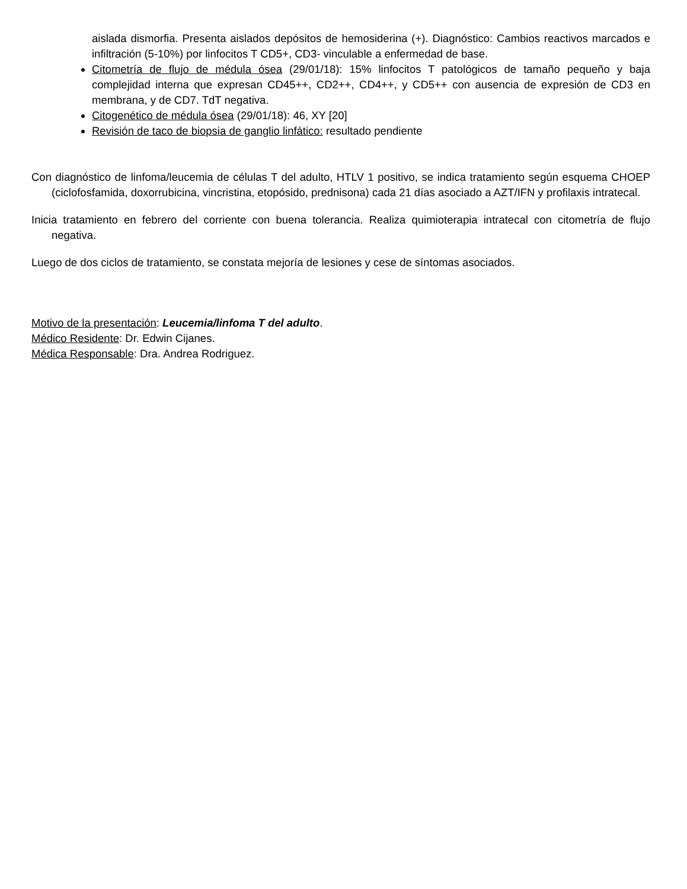aislada dismorfia. Presenta aislados depósitos de hemosiderina (+). Diagnóstico: Cambios reactivos marcados e infiltración (5-10%) por linfocitos T CD5+, CD3- vinculable a enfermedad de base.
Citometría de flujo de médula ósea (29/01/18): 15% linfocitos T patológicos de tamaño pequeño y baja complejidad interna que expresan CD45++, CD2++, CD4++, y CD5++ con ausencia de expresión de CD3 en membrana, y de CD7. TdT negativa.
Citogenético de médula ósea (29/01/18): 46, XY [20]
Revisión de taco de biopsia de ganglio linfático: resultado pendiente
Con diagnóstico de linfoma/leucemia de células T del adulto, HTLV 1 positivo, se indica tratamiento según esquema CHOEP (ciclofosfamida, doxorrubicina, vincristina, etopósido, prednisona) cada 21 días asociado a AZT/IFN y profilaxis intratecal.
Inicia tratamiento en febrero del corriente con buena tolerancia. Realiza quimioterapia intratecal con citometría de flujo negativa.
Luego de dos ciclos de tratamiento, se constata mejoría de lesiones y cese de síntomas asociados.
Motivo de la presentación: Leucemia/linfoma T del adulto.
Médico Residente: Dr. Edwin Cijanes.
Médica Responsable: Dra. Andrea Rodriguez.